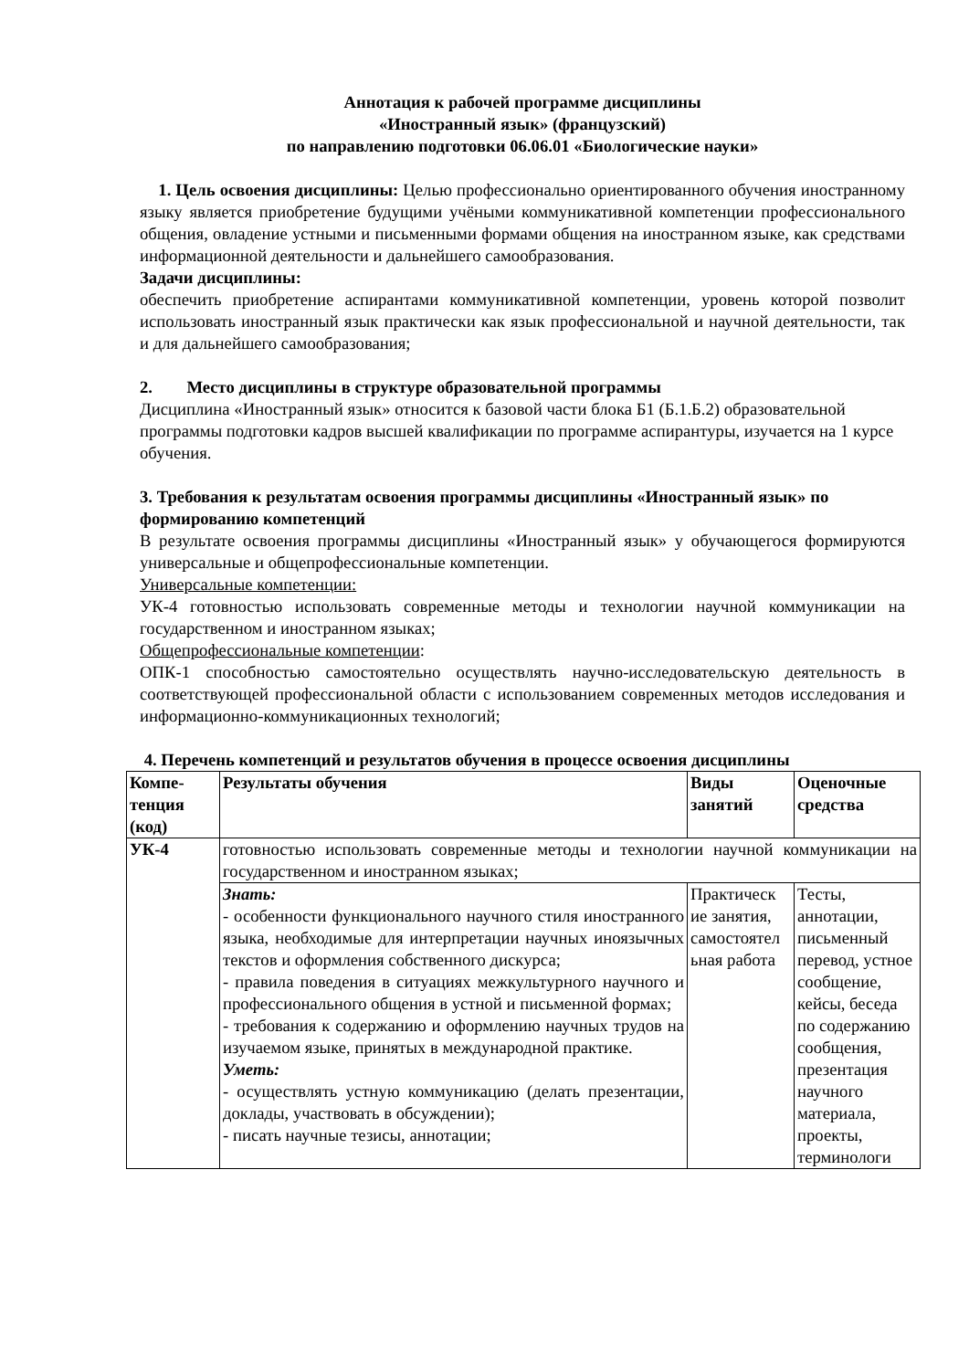Аннотация к рабочей программе дисциплины
«Иностранный язык» (французский)
по направлению подготовки 06.06.01 «Биологические науки»
1. Цель освоения дисциплины: Целью профессионально ориентированного обучения иностранному языку является приобретение будущими учёными коммуникативной компетенции профессионального общения, овладение устными и письменными формами общения на иностранном языке, как средствами информационной деятельности и дальнейшего самообразования.
Задачи дисциплины:
обеспечить приобретение аспирантами коммуникативной компетенции, уровень которой позволит использовать иностранный язык практически как язык профессиональной и научной деятельности, так и для дальнейшего самообразования;
2. Место дисциплины в структуре образовательной программы
Дисциплина «Иностранный язык» относится к базовой части блока Б1 (Б.1.Б.2) образовательной программы подготовки кадров высшей квалификации по программе аспирантуры, изучается на 1 курсе обучения.
3. Требования к результатам освоения программы дисциплины «Иностранный язык» по формированию компетенций
В результате освоения программы дисциплины «Иностранный язык» у обучающегося формируются универсальные и общепрофессиональные компетенции.
Универсальные компетенции:
УК-4 готовностью использовать современные методы и технологии научной коммуникации на государственном и иностранном языках;
Общепрофессиональные компетенции:
ОПК-1 способностью самостоятельно осуществлять научно-исследовательскую деятельность в соответствующей профессиональной области с использованием современных методов исследования и информационно-коммуникационных технологий;
4. Перечень компетенций и результатов обучения в процессе освоения дисциплины
| Компе- тенция (код) | Результаты обучения | Виды занятий | Оценочные средства |
| --- | --- | --- | --- |
| УК-4 | готовностью использовать современные методы и технологии научной коммуникации на государственном и иностранном языках; | | |
| | Знать: - особенности функционального научного стиля иностранного языка, необходимые для интерпретации научных иноязычных текстов и оформления собственного дискурса; - правила поведения в ситуациях межкультурного научного и профессионального общения в устной и письменной формах; - требования к содержанию и оформлению научных трудов на изучаемом языке, принятых в международной практике. Уметь: - осуществлять устную коммуникацию (делать презентации, доклады, участвовать в обсуждении); - писать научные тезисы, аннотации; | Практическ ие занятия, самостоятел ьная работа | Тесты, аннотации, письменный перевод, устное сообщение, кейсы, беседа по содержанию сообщения, презентация научного материала, проекты, терминологи |